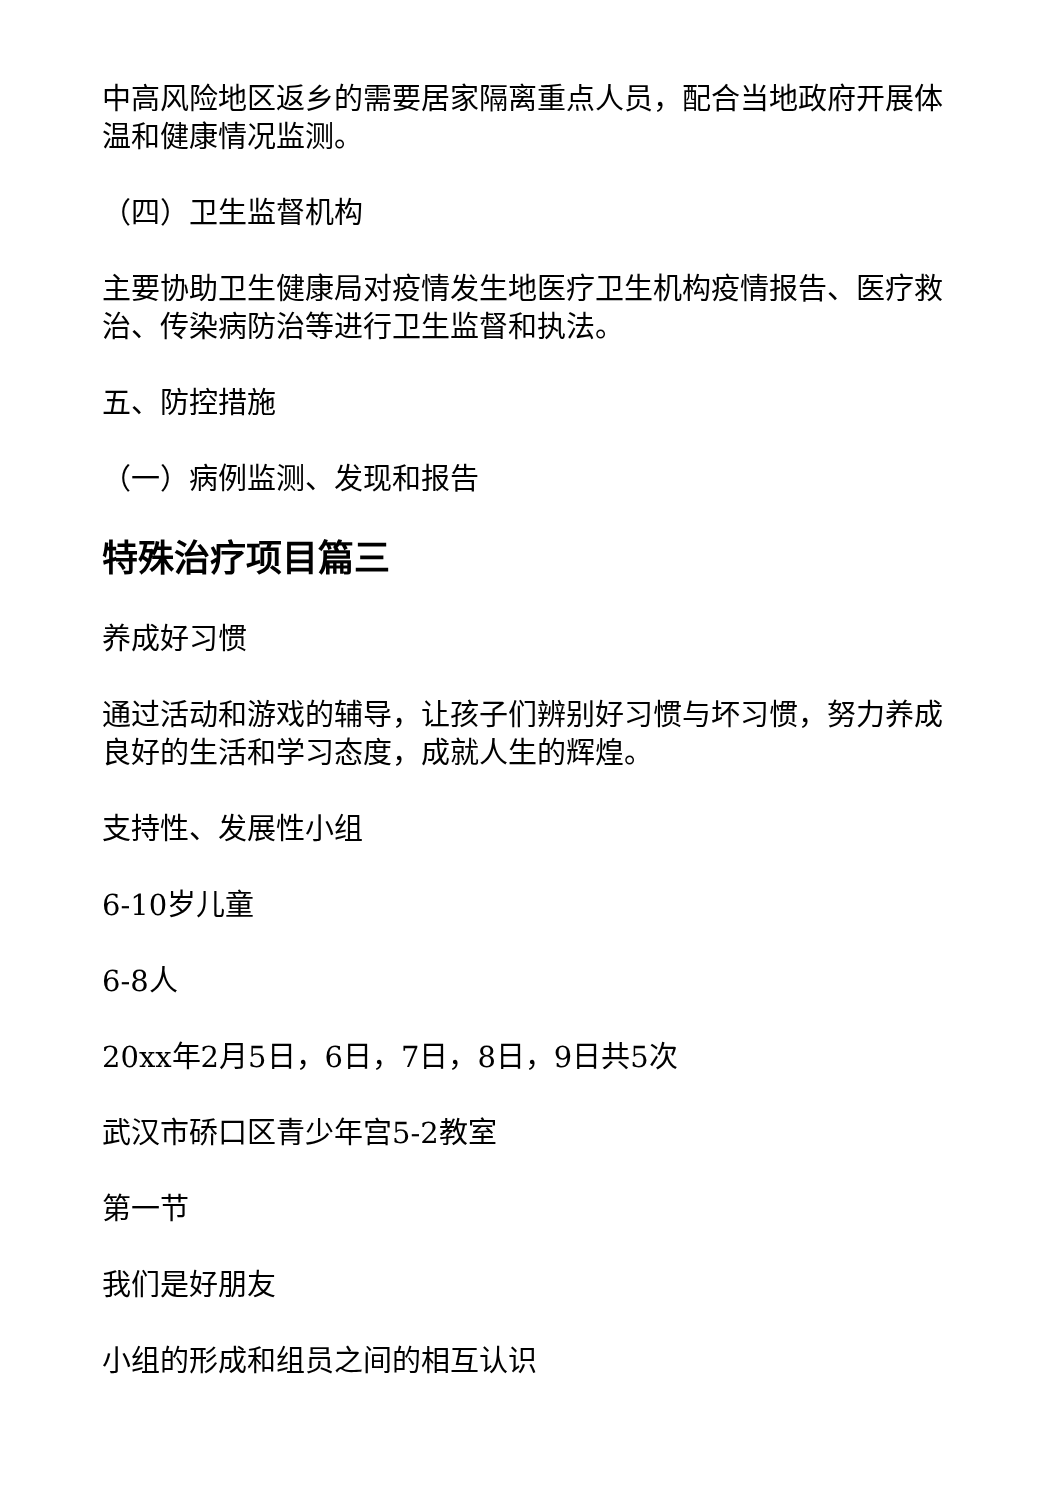中高风险地区返乡的需要居家隔离重点人员，配合当地政府开展体温和健康情况监测。
（四）卫生监督机构
主要协助卫生健康局对疫情发生地医疗卫生机构疫情报告、医疗救治、传染病防治等进行卫生监督和执法。
五、防控措施
（一）病例监测、发现和报告
特殊治疗项目篇三
养成好习惯
通过活动和游戏的辅导，让孩子们辨别好习惯与坏习惯，努力养成良好的生活和学习态度，成就人生的辉煌。
支持性、发展性小组
6-10岁儿童
6-8人
20xx年2月5日，6日，7日，8日，9日共5次
武汉市硚口区青少年宫5-2教室
第一节
我们是好朋友
小组的形成和组员之间的相互认识